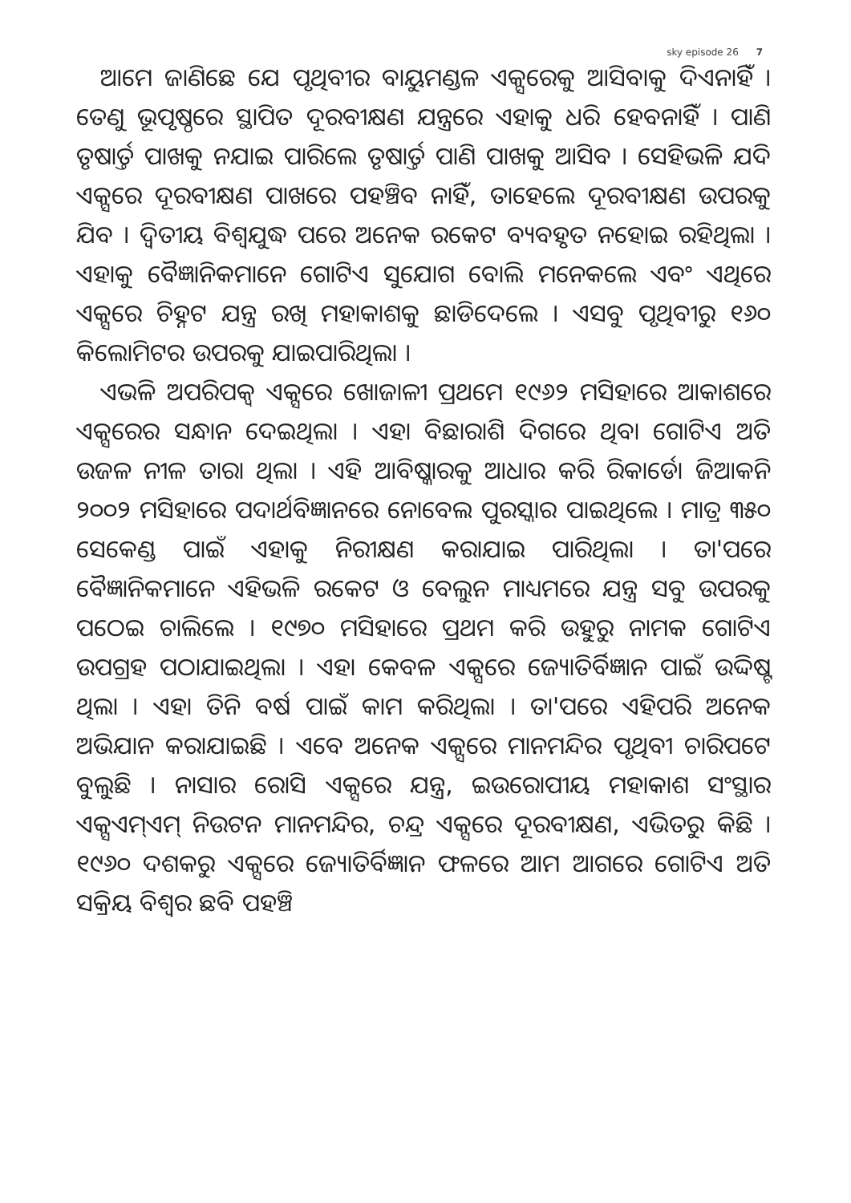sky episode 26 7
ଆମେ ଜାଣିଛେ ଯେ ପୃଥିବୀର ବାୟୁମଣ୍ଡଳ ଏକ୍ସରେକୁ ଆସିବାକୁ ଦିଏନାହିଁ । ତେଣୁ ଭୂପୃଷ୍ଠରେ ସ୍ଥାପିତ ଦୂରବୀକ୍ଷଣ ଯନ୍ତ୍ରରେ ଏହାକୁ ଧରି ହେବନାହିଁ । ପାଣି ତୃଷାର୍ତ୍ତ ପାଖକୁ ନଯାଇ ପାରିଲେ ତୃଷାର୍ତ୍ତ ପାଣି ପାଖକୁ ଆସିବ । ସେହିଭଳି ଯଦି ଏକ୍ସରେ ଦୂରବୀକ୍ଷଣ ପାଖରେ ପହଞ୍ଚିବ ନାହିଁ, ତାହେଲେ ଦୂରବୀକ୍ଷଣ ଉପରକୁ ଯିବ । ଦ୍ୱିତୀୟ ବିଶ୍ୱଯୁଦ୍ଧ ପରେ ଅନେକ ରକେଟ ବ୍ୟବହୃତ ନହୋଇ ରହିଥିଲା । ଏହାକୁ ବୈଜ୍ଞାନିକମାନେ ଗୋଟିଏ ସୁଯୋଗ ବୋଲି ମନେକଲେ ଏବଂ ଏଥିରେ ଏକ୍ସରେ ଚିହ୍ନଟ ଯନ୍ତ୍ର ରଖି ମହାକାଶକୁ ଛାଡିଦେଲେ । ଏସବୁ ପୃଥିବୀରୁ ୧୬୦ କିଲୋମିଟର ଉପରକୁ ଯାଇପାରିଥିଲା ।
ଏଭଳି ଅପରିପକ୍ୱ ଏକ୍ସରେ ଖୋଜାଳୀ ପ୍ରଥମେ ୧୯୬୨ ମସିହାରେ ଆକାଶରେ ଏକ୍ସରେର ସନ୍ଧାନ ଦେଇଥିଲା । ଏହା ବିଛାରାଶି ଦିଗରେ ଥିବା ଗୋଟିଏ ଅତି ଉଜଳ ନୀଳ ତାରା ଥିଲା । ଏହି ଆବିଷ୍କାରକୁ ଆଧାର କରି ରିକାର୍ଡୋ ଜିଆକନି ୨୦୦୨ ମସିହାରେ ପଦାର୍ଥବିଜ୍ଞାନରେ ନୋବେଲ ପୁରସ୍କାର ପାଇଥିଲେ । ମାତ୍ର ୩୫୦ ସେକେଣ୍ଡ ପାଇଁ ଏହାକୁ ନିରୀକ୍ଷଣ କରାଯାଇ ପାରିଥିଲା । ତା'ପରେ ବୈଜ୍ଞାନିକମାନେ ଏହିଭଳି ରକେଟ ଓ ବେଲୁନ ମାଧ୍ୟମରେ ଯନ୍ତ୍ର ସବୁ ଉପରକୁ ପଠେଇ ଚାଲିଲେ । ୧୯୭୦ ମସିହାରେ ପ୍ରଥମ କରି ଉହୁରୁ ନାମକ ଗୋଟିଏ ଉପଗ୍ରହ ପଠାଯାଇଥିଲା । ଏହା କେବଳ ଏକ୍ସରେ ଜ୍ୟୋତିର୍ବିଜ୍ଞାନ ପାଇଁ ଉଦ୍ଦିଷ୍ଟ ଥିଲା । ଏହା ତିନି ବର୍ଷ ପାଇଁ କାମ କରିଥିଲା । ତା'ପରେ ଏହିପରି ଅନେକ ଅଭିଯାନ କରାଯାଇଛି । ଏବେ ଅନେକ ଏକ୍ସରେ ମାନମନ୍ଦିର ପୃଥିବୀ ଚାରିପଟେ ବୁଲୁଛି । ନାସାର ରୋସି ଏକ୍ସରେ ଯନ୍ତ୍ର, ଇଉରୋପୀୟ ମହାକାଶ ସଂସ୍ଥାର ଏକ୍ସଏମ୍ଏମ୍ ନିଉଟନ ମାନମନ୍ଦିର, ଚନ୍ଦ୍ର ଏକ୍ସରେ ଦୂରବୀକ୍ଷଣ, ଏଭିତରୁ କିଛି । ୧୯୬୦ ଦଶକରୁ ଏକ୍ସରେ ଜ୍ୟୋତିର୍ବିଜ୍ଞାନ ଫଳରେ ଆମ ଆଗରେ ଗୋଟିଏ ଅତି ସକ୍ରିୟ ବିଶ୍ୱର ଛବି ପହଞ୍ଚି